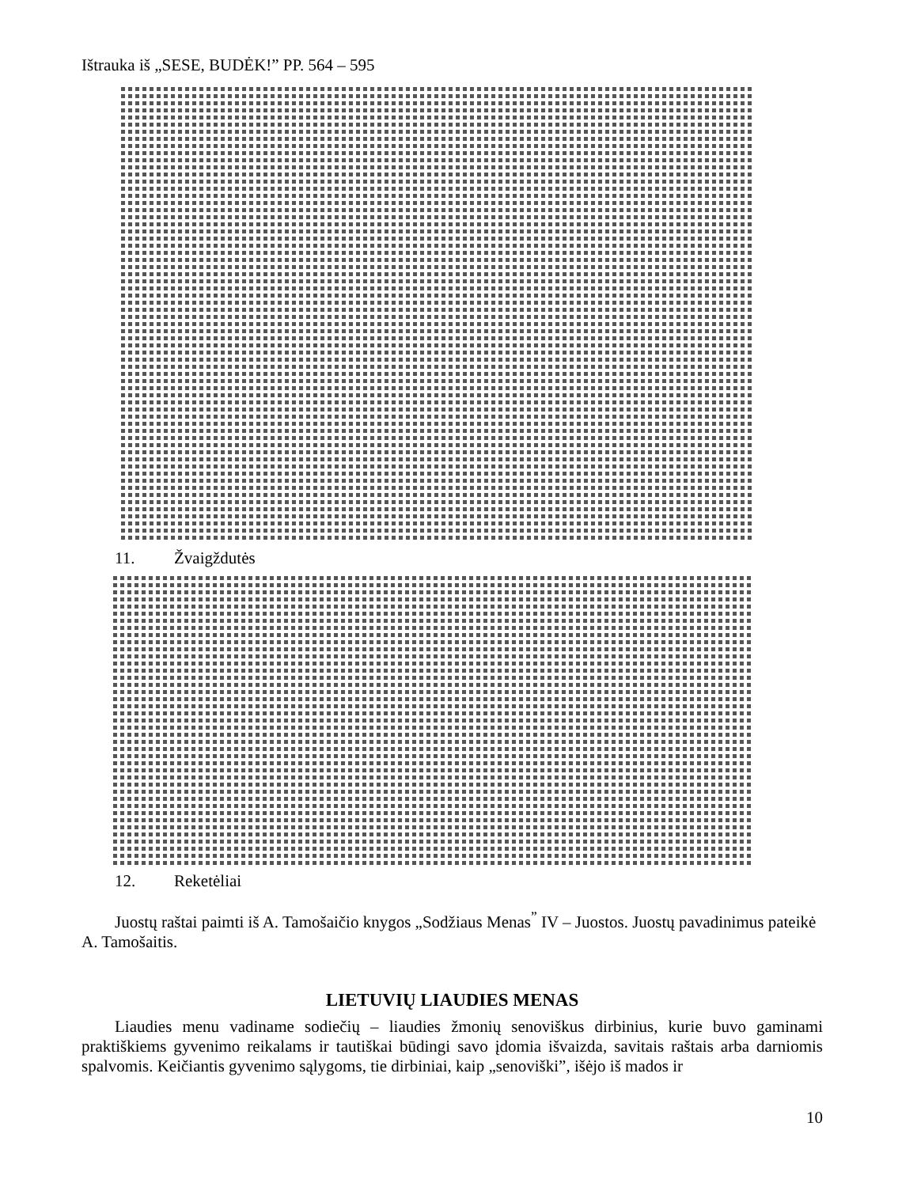Ištrauka iš „SESE, BUDĖK!” PP. 564 – 595
11. Žvaigždutės
12. Reketėliai
Juostų raštai paimti iš A. Tamošaičio knygos „Sodžiaus Menas<sup>”</sup> IV – Juostos. Juostų pavadinimus pateikė A. Tamošaitis.
LIETUVIŲ LIAUDIES MENAS
Liaudies menu vadiname sodiečių – liaudies žmonių senoviškus dirbinius, kurie buvo gaminami praktiškiems gyvenimo reikalams ir tautiškai būdingi savo įdomia išvaizda, savitais raštais arba darniomis spalvomis. Keičiantis gyvenimo sąlygoms, tie dirbiniai, kaip „senoviški”, išėjo iš mados ir
10